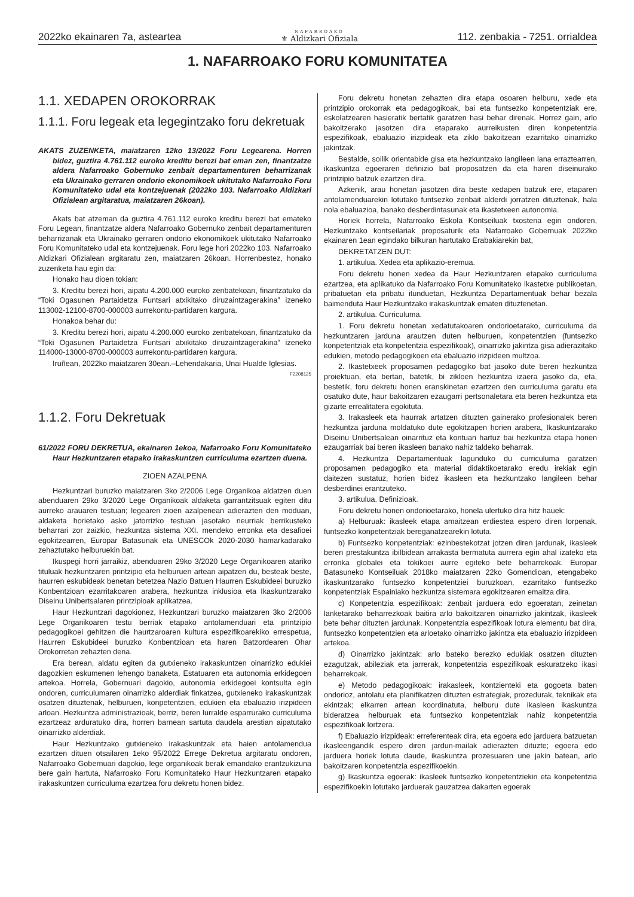2022ko ekainaren 7a, asteartea NAFARROAKO
⚜ Aldizkari Ofiziala 112. zenbakia - 7251. orrialdea
1. NAFARROAKO FORU KOMUNITATEA
1.1. XEDAPEN OROKORRAK
1.1.1. Foru legeak eta legegintzako foru dekretuak
AKATS ZUZENKETA, maiatzaren 12ko 13/2022 Foru Legearena. Horren bidez, guztira 4.761.112 euroko kreditu berezi bat eman zen, finantzatze aldera Nafarroako Gobernuko zenbait departamenturen beharrizanak eta Ukrainako gerraren ondorio ekonomikoek ukitutako Nafarroako Foru Komunitateko udal eta kontzejuenak (2022ko 103. Nafarroako Aldizkari Ofizialean argitaratua, maiatzaren 26koan).
Akats bat atzeman da guztira 4.761.112 euroko kreditu berezi bat emateko Foru Legean, finantzatze aldera Nafarroako Gobernuko zenbait departamenturen beharrizanak eta Ukrainako gerraren ondorio ekonomikoek ukitutako Nafarroako Foru Komunitateko udal eta kontzejuenak. Foru lege hori 2022ko 103. Nafarroako Aldizkari Ofizialean argitaratu zen, maiatzaren 26koan. Horrenbestez, honako zuzenketa hau egin da:
Honako hau dioen tokian:
3. Kreditu berezi hori, aipatu 4.200.000 euroko zenbatekoan, finantzatuko da “Toki Ogasunen Partaidetza Funtsari atxikitako diruzaintzagerakina” izeneko 113002-12100-8700-000003 aurrekontu-partidaren kargura.
Honakoa behar du:
3. Kreditu berezi hori, aipatu 4.200.000 euroko zenbatekoan, finantzatuko da “Toki Ogasunen Partaidetza Funtsari atxikitako diruzaintzagerakina” izeneko 114000-13000-8700-000003 aurrekontu-partidaren kargura.
Iruñean, 2022ko maiatzaren 30ean.–Lehendakaria, Unai Hualde Iglesias.
F2208125
1.1.2. Foru Dekretuak
61/2022 FORU DEKRETUA, ekainaren 1ekoa, Nafarroako Foru Komunitateko Haur Hezkuntzaren etapako irakaskuntzen curriculuma ezartzen duena.
ZIOEN AZALPENA
Hezkuntzari buruzko maiatzaren 3ko 2/2006 Lege Organikoa aldatzen duen abenduaren 29ko 3/2020 Lege Organikoak aldaketa garrantzitsuak egiten ditu aurreko arauaren testuan; legearen zioen azalpenean adierazten den moduan, aldaketa horietako asko jatorrizko testuan jasotako neurriak berrikusteko beharrari zor zaizkio, hezkuntza sistema XXI. mendeko erronka eta desafioei egokitzearren, Europar Batasunak eta UNESCOk 2020-2030 hamarkadarako zehaztutako helburuekin bat.
Ikuspegi horri jarraikiz, abenduaren 29ko 3/2020 Lege Organikoaren atariko tituluak hezkuntzaren printzipio eta helburuen artean aipatzen du, besteak beste, haurren eskubideak benetan betetzea Nazio Batuen Haurren Eskubideei buruzko Konbentzioan ezarritakoaren arabera, hezkuntza inklusioa eta Ikaskuntzarako Diseinu Unibertsalaren printzipioak aplikatzea.
Haur Hezkuntzari dagokionez, Hezkuntzari buruzko maiatzaren 3ko 2/2006 Lege Organikoaren testu berriak etapako antolamenduari eta printzipio pedagogikoei gehitzen die haurtzaroaren kultura espezifikoarekiko errespetua, Haurren Eskubideei buruzko Konbentzioan eta haren Batzordearen Ohar Orokorretan zehazten dena.
Era berean, aldatu egiten da gutxieneko irakaskuntzen oinarrizko edukiei dagozkien eskumenen lehengo banaketa, Estatuaren eta autonomia erkidegoen artekoa. Horrela, Gobernuari dagokio, autonomia erkidegoei kontsulta egin ondoren, curriculumaren oinarrizko alderdiak finkatzea, gutxieneko irakaskuntzak osatzen dituztenak, helburuen, konpetentzien, edukien eta ebaluazio irizpideen arloan. Hezkuntza administrazioak, berriz, beren lurralde esparrurako curriculuma ezartzeaz arduratuko dira, horren barnean sartuta daudela arestian aipatutako oinarrizko alderdiak.
Haur Hezkuntzako gutxieneko irakaskuntzak eta haien antolamendua ezartzen dituen otsailaren 1eko 95/2022 Errege Dekretua argitaratu ondoren, Nafarroako Gobernuari dagokio, lege organikoak berak emandako erantzukizuna bere gain hartuta, Nafarroako Foru Komunitateko Haur Hezkuntzaren etapako irakaskuntzen curriculuma ezartzea foru dekretu honen bidez.
Foru dekretu honetan zehazten dira etapa osoaren helburu, xede eta printzipio orokorrak eta pedagogikoak, bai eta funtsezko konpetentziak ere, eskolatzearen hasieratik bertatik garatzen hasi behar direnak. Horrez gain, arlo bakoitzerako jasotzen dira etaparako aurreikusten diren konpetentzia espezifikoak, ebaluazio irizpideak eta ziklo bakoitzean ezarritako oinarrizko jakintzak.
Bestalde, soilik orientabide gisa eta hezkuntzako langileen lana erraztearren, ikaskuntza egoeraren definizio bat proposatzen da eta haren diseinurako printzipio batzuk ezartzen dira.
Azkenik, arau honetan jasotzen dira beste xedapen batzuk ere, etaparen antolamenduarekin lotutako funtsezko zenbait alderdi jorratzen dituztenak, hala nola ebaluazioa, banako desberdintasunak eta ikastetxeen autonomia.
Horiek horrela, Nafarroako Eskola Kontseiluak txostena egin ondoren, Hezkuntzako kontseilariak proposaturik eta Nafarroako Gobernuak 2022ko ekainaren 1ean egindako bilkuran hartutako Erabakiarekin bat,
DEKRETATZEN DUT:
1. artikulua. Xedea eta aplikazio-eremua.
Foru dekretu honen xedea da Haur Hezkuntzaren etapako curriculuma ezartzea, eta aplikatuko da Nafarroako Foru Komunitateko ikastetxe publikoetan, pribatuetan eta pribatu itunduetan, Hezkuntza Departamentuak behar bezala baimenduta Haur Hezkuntzako irakaskuntzak ematen dituztenetan.
2. artikulua. Curriculuma.
1. Foru dekretu honetan xedatutakoaren ondorioetarako, curriculuma da hezkuntzaren jarduna arautzen duten helburuen, konpetentzien (funtsezko konpetentziak eta konpetentzia espezifikoak), oinarrizko jakintza gisa adierazitako edukien, metodo pedagogikoen eta ebaluazio irizpideen multzoa.
2. Ikastetxeek proposamen pedagogiko bat jasoko dute beren hezkuntza proiektuan, eta bertan, batetik, bi zikloen hezkuntza izaera jasoko da, eta, bestetik, foru dekretu honen eranskinetan ezartzen den curriculuma garatu eta osatuko dute, haur bakoitzaren ezaugarri pertsonaletara eta beren hezkuntza eta gizarte errealitatera egokituta.
3. Irakasleek eta haurrak artatzen dituzten gainerako profesionalek beren hezkuntza jarduna moldatuko dute egokitzapen horien arabera, Ikaskuntzarako Diseinu Unibertsalean oinarrituz eta kontuan hartuz bai hezkuntza etapa honen ezaugarriak bai beren ikasleen banako nahiz taldeko beharrak.
4. Hezkuntza Departamentuak lagunduko du curriculuma garatzen proposamen pedagogiko eta material didaktikoetarako eredu irekiak egin daitezen sustatuz, horien bidez ikasleen eta hezkuntzako langileen behar desberdinei erantzuteko.
3. artikulua. Definizioak.
Foru dekretu honen ondorioetarako, honela ulertuko dira hitz hauek:
a) Helburuak: ikasleek etapa amaitzean erdiestea espero diren lorpenak, funtsezko konpetentziak bereganatzearekin lotuta.
b) Funtsezko konpetentziak: ezinbestekotzat jotzen diren jardunak, ikasleek beren prestakuntza ibilbidean arrakasta bermatuta aurrera egin ahal izateko eta erronka globalei eta tokikoei aurre egiteko bete beharrekoak. Europar Batasuneko Kontseiluak 2018ko maiatzaren 22ko Gomendioan, etengabeko ikaskuntzarako funtsezko konpetentziei buruzkoan, ezarritako funtsezko konpetentziak Espainiako hezkuntza sistemara egokitzearen emaitza dira.
c) Konpetentzia espezifikoak: zenbait jarduera edo egoeratan, zeinetan lanketarako beharrezkoak baitira arlo bakoitzaren oinarrizko jakintzak, ikasleek bete behar dituzten jardunak. Konpetentzia espezifikoak lotura elementu bat dira, funtsezko konpetentzien eta arloetako oinarrizko jakintza eta ebaluazio irizpideen artekoa.
d) Oinarrizko jakintzak: arlo bateko berezko edukiak osatzen dituzten ezagutzak, abileziak eta jarrerak, konpetentzia espezifikoak eskuratzeko ikasi beharrekoak.
e) Metodo pedagogikoak: irakasleek, kontzienteki eta gogoeta baten ondorioz, antolatu eta planifikatzen dituzten estrategiak, prozedurak, teknikak eta ekintzak; elkarren artean koordinatuta, helburu dute ikasleen ikaskuntza bideratzea helburuak eta funtsezko konpetentziak nahiz konpetentzia espezifikoak lortzera.
f) Ebaluazio irizpideak: erreferenteak dira, eta egoera edo jarduera batzuetan ikasleengandik espero diren jardun-mailak adierazten dituzte; egoera edo jarduera horiek lotuta daude, ikaskuntza prozesuaren une jakin batean, arlo bakoitzaren konpetentzia espezifikoekin.
g) Ikaskuntza egoerak: ikasleek funtsezko konpetentziekin eta konpetentzia espezifikoekin lotutako jarduerak gauzatzea dakarten egoerak